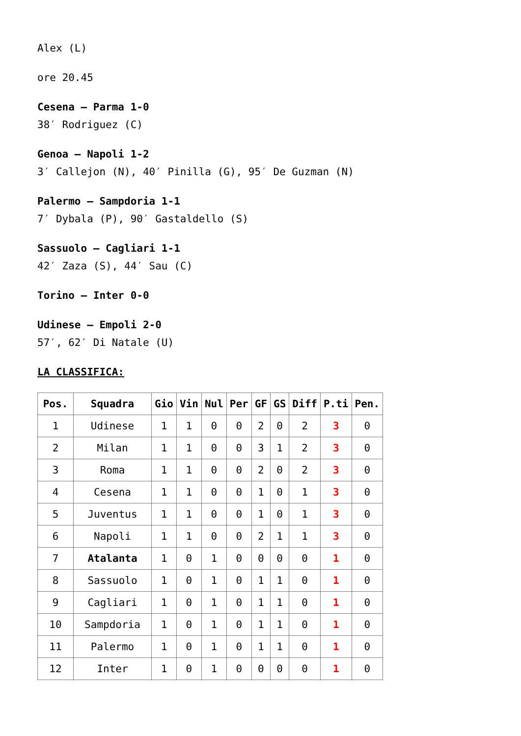Alex (L)
ore 20.45
Cesena – Parma 1-0
38′ Rodriguez (C)
Genoa – Napoli 1-2
3′ Callejon (N), 40′ Pinilla (G), 95′ De Guzman (N)
Palermo – Sampdoria 1-1
7′ Dybala (P), 90′ Gastaldello (S)
Sassuolo – Cagliari 1-1
42′ Zaza (S), 44′ Sau (C)
Torino – Inter 0-0
Udinese – Empoli 2-0
57′, 62′ Di Natale (U)
LA CLASSIFICA:
| Pos. | Squadra | Gio | Vin | Nul | Per | GF | GS | Diff | P.ti | Pen. |
| --- | --- | --- | --- | --- | --- | --- | --- | --- | --- | --- |
| 1 | Udinese | 1 | 1 | 0 | 0 | 2 | 0 | 2 | 3 | 0 |
| 2 | Milan | 1 | 1 | 0 | 0 | 3 | 1 | 2 | 3 | 0 |
| 3 | Roma | 1 | 1 | 0 | 0 | 2 | 0 | 2 | 3 | 0 |
| 4 | Cesena | 1 | 1 | 0 | 0 | 1 | 0 | 1 | 3 | 0 |
| 5 | Juventus | 1 | 1 | 0 | 0 | 1 | 0 | 1 | 3 | 0 |
| 6 | Napoli | 1 | 1 | 0 | 0 | 2 | 1 | 1 | 3 | 0 |
| 7 | Atalanta | 1 | 0 | 1 | 0 | 0 | 0 | 0 | 1 | 0 |
| 8 | Sassuolo | 1 | 0 | 1 | 0 | 1 | 1 | 0 | 1 | 0 |
| 9 | Cagliari | 1 | 0 | 1 | 0 | 1 | 1 | 0 | 1 | 0 |
| 10 | Sampdoria | 1 | 0 | 1 | 0 | 1 | 1 | 0 | 1 | 0 |
| 11 | Palermo | 1 | 0 | 1 | 0 | 1 | 1 | 0 | 1 | 0 |
| 12 | Inter | 1 | 0 | 1 | 0 | 0 | 0 | 0 | 1 | 0 |